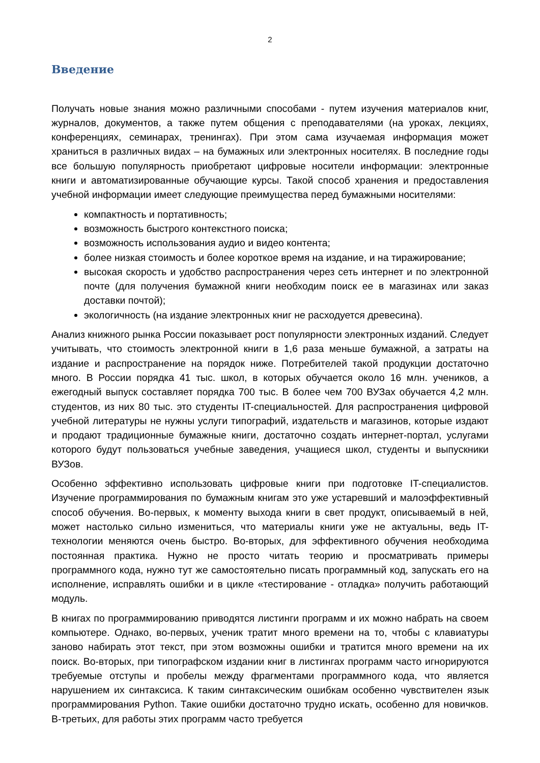2
Введение
Получать новые знания можно различными способами - путем изучения материалов книг, журналов, документов, а также путем общения с преподавателями (на уроках, лекциях, конференциях, семинарах, тренингах). При этом сама изучаемая информация может храниться в различных видах – на бумажных или электронных носителях. В последние годы все большую популярность приобретают цифровые носители информации: электронные книги и автоматизированные обучающие курсы. Такой способ хранения и предоставления учебной информации имеет следующие преимущества перед бумажными носителями:
компактность и портативность;
возможность быстрого контекстного поиска;
возможность использования аудио и видео контента;
более низкая стоимость и более короткое время на издание, и на тиражирование;
высокая скорость и удобство распространения через сеть интернет и по электронной почте (для получения бумажной книги необходим поиск ее в магазинах или заказ доставки почтой);
экологичность (на издание электронных книг не расходуется древесина).
Анализ книжного рынка России показывает рост популярности электронных изданий. Следует учитывать, что стоимость электронной книги в 1,6 раза меньше бумажной, а затраты на издание и распространение на порядок ниже. Потребителей такой продукции достаточно много. В России порядка 41 тыс. школ, в которых обучается около 16 млн. учеников, а ежегодный выпуск составляет порядка 700 тыс. В более чем 700 ВУЗах обучается 4,2 млн. студентов, из них 80 тыс. это студенты IT-специальностей. Для распространения цифровой учебной литературы не нужны услуги типографий, издательств и магазинов, которые издают и продают традиционные бумажные книги, достаточно создать интернет-портал, услугами которого будут пользоваться учебные заведения, учащиеся школ, студенты и выпускники ВУЗов.
Особенно эффективно использовать цифровые книги при подготовке IT-специалистов. Изучение программирования по бумажным книгам это уже устаревший и малоэффективный способ обучения. Во-первых, к моменту выхода книги в свет продукт, описываемый в ней, может настолько сильно измениться, что материалы книги уже не актуальны, ведь IT-технологии меняются очень быстро. Во-вторых, для эффективного обучения необходима постоянная практика. Нужно не просто читать теорию и просматривать примеры программного кода, нужно тут же самостоятельно писать программный код, запускать его на исполнение, исправлять ошибки и в цикле «тестирование - отладка» получить работающий модуль.
В книгах по программированию приводятся листинги программ и их можно набрать на своем компьютере. Однако, во-первых, ученик тратит много времени на то, чтобы с клавиатуры заново набирать этот текст, при этом возможны ошибки и тратится много времени на их поиск. Во-вторых, при типографском издании книг в листингах программ часто игнорируются требуемые отступы и пробелы между фрагментами программного кода, что является нарушением их синтаксиса. К таким синтаксическим ошибкам особенно чувствителен язык программирования Python. Такие ошибки достаточно трудно искать, особенно для новичков. В-третьих, для работы этих программ часто требуется